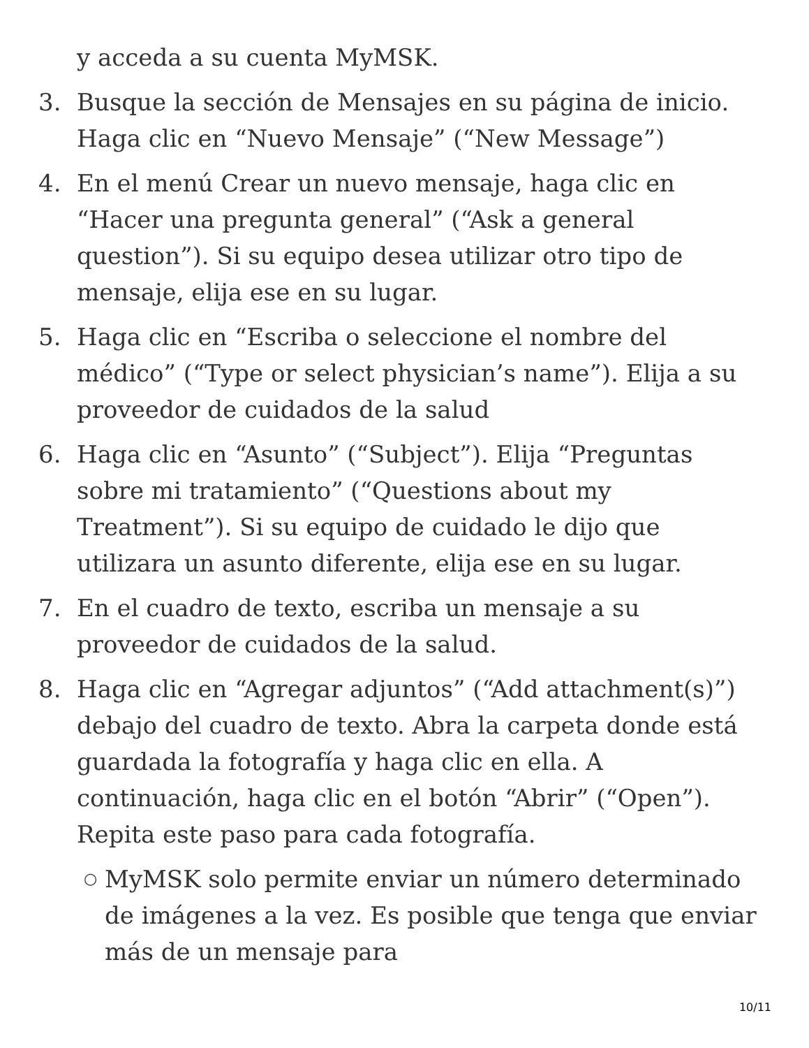y acceda a su cuenta MyMSK.
3. Busque la sección de Mensajes en su página de inicio. Haga clic en “Nuevo Mensaje” (“New Message”)
4. En el menú Crear un nuevo mensaje, haga clic en “Hacer una pregunta general” (“Ask a general question”). Si su equipo desea utilizar otro tipo de mensaje, elija ese en su lugar.
5. Haga clic en “Escriba o seleccione el nombre del médico” (“Type or select physician’s name”). Elija a su proveedor de cuidados de la salud
6. Haga clic en “Asunto” (“Subject”). Elija “Preguntas sobre mi tratamiento” (“Questions about my Treatment”). Si su equipo de cuidado le dijo que utilizara un asunto diferente, elija ese en su lugar.
7. En el cuadro de texto, escriba un mensaje a su proveedor de cuidados de la salud.
8. Haga clic en “Agregar adjuntos” (“Add attachment(s)”) debajo del cuadro de texto. Abra la carpeta donde está guardada la fotografía y haga clic en ella. A continuación, haga clic en el botón “Abrir” (“Open”). Repita este paso para cada fotografía.
○
MyMSK solo permite enviar un número determinado de imágenes a la vez. Es posible que tenga que enviar más de un mensaje para
10/11